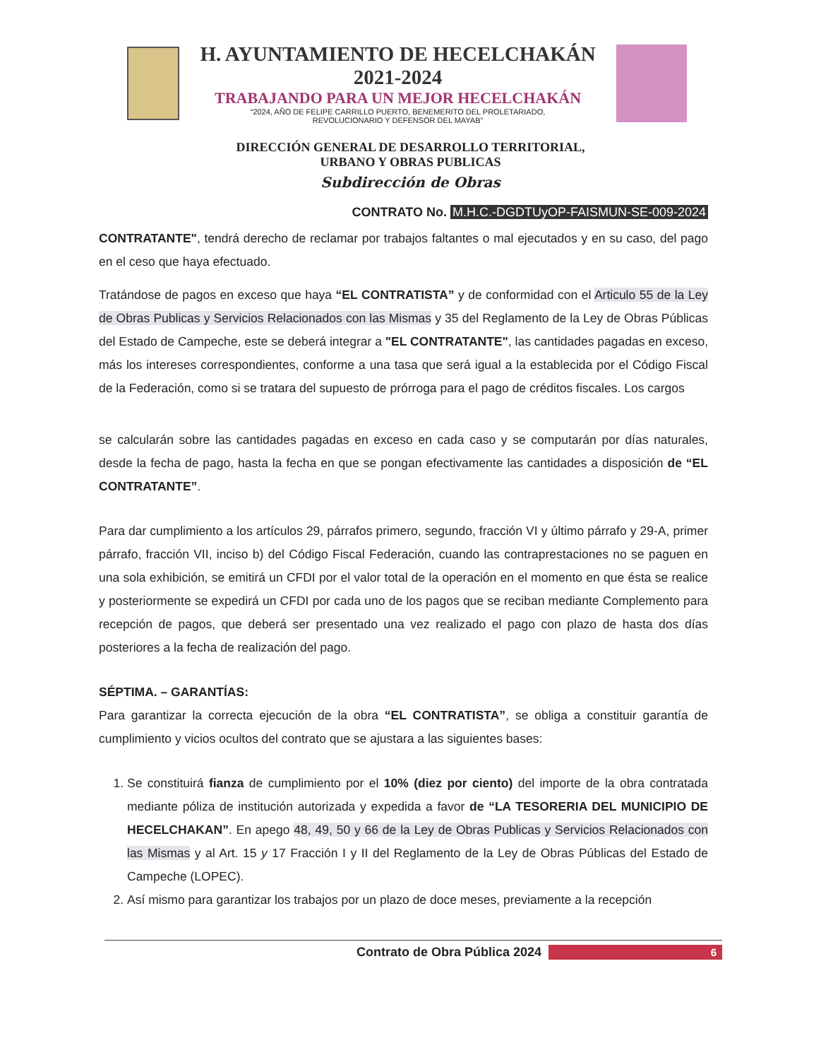H. AYUNTAMIENTO DE HECELCHAKÁN
2021-2024
TRABAJANDO PARA UN MEJOR HECELCHAKÁN
“2024, AÑO DE FELIPE CARRILLO PUERTO, BENEMERITO DEL PROLETARIADO,
REVOLUCIONARIO Y DEFENSOR DEL MAYAB”
DIRECCIÓN GENERAL DE DESARROLLO TERRITORIAL,
URBANO Y OBRAS PUBLICAS
Subdirección de Obras
CONTRATO No. M.H.C.-DGDTUyOP-FAISMUN-SE-009-2024
CONTRATANTE", tendrá derecho de reclamar por trabajos faltantes o mal ejecutados y en su caso, del pago en el ceso que haya efectuado.
Tratándose de pagos en exceso que haya “EL CONTRATISTA” y de conformidad con el Articulo 55 de la Ley de Obras Publicas y Servicios Relacionados con las Mismas y 35 del Reglamento de la Ley de Obras Públicas del Estado de Campeche, este se deberá integrar a "EL CONTRATANTE", las cantidades pagadas en exceso, más los intereses correspondientes, conforme a una tasa que será igual a la establecida por el Código Fiscal de la Federación, como si se tratara del supuesto de prórroga para el pago de créditos fiscales. Los cargos
se calcularán sobre las cantidades pagadas en exceso en cada caso y se computarán por días naturales, desde la fecha de pago, hasta la fecha en que se pongan efectivamente las cantidades a disposición de “EL CONTRATANTE”.
Para dar cumplimiento a los artículos 29, párrafos primero, segundo, fracción VI y último párrafo y 29-A, primer párrafo, fracción VII, inciso b) del Código Fiscal Federación, cuando las contraprestaciones no se paguen en una sola exhibición, se emitirá un CFDI por el valor total de la operación en el momento en que ésta se realice y posteriormente se expedirá un CFDI por cada uno de los pagos que se reciban mediante Complemento para recepción de pagos, que deberá ser presentado una vez realizado el pago con plazo de hasta dos días posteriores a la fecha de realización del pago.
SÉPTIMA. – GARANTÍAS:
Para garantizar la correcta ejecución de la obra “EL CONTRATISTA”, se obliga a constituir garantía de cumplimiento y vicios ocultos del contrato que se ajustara a las siguientes bases:
1. Se constituirá fianza de cumplimiento por el 10% (diez por ciento) del importe de la obra contratada mediante póliza de institución autorizada y expedida a favor de “LA TESORERIA DEL MUNICIPIO DE HECELCHAKAN”. En apego 48, 49, 50 y 66 de la Ley de Obras Publicas y Servicios Relacionados con las Mismas y al Art. 15 y 17 Fracción I y II del Reglamento de la Ley de Obras Públicas del Estado de Campeche (LOPEC).
2. Así mismo para garantizar los trabajos por un plazo de doce meses, previamente a la recepción
Contrato de Obra Pública 2024 6